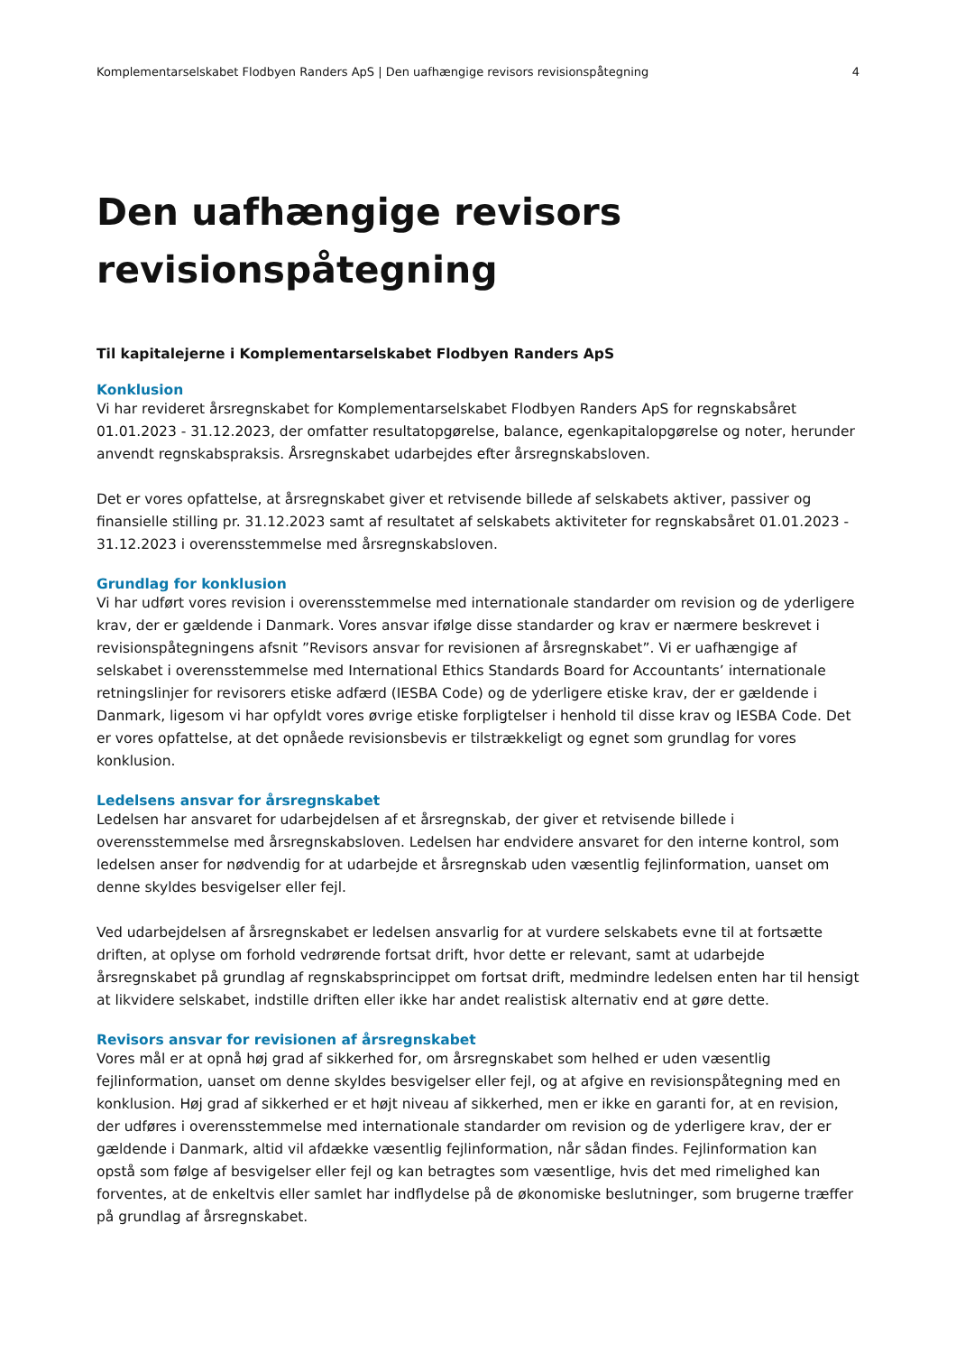Komplementarselskabet Flodbyen Randers ApS | Den uafhængige revisors revisionspåtegning 4
Den uafhængige revisors revisionspåtegning
Til kapitalejerne i Komplementarselskabet Flodbyen Randers ApS
Konklusion
Vi har revideret årsregnskabet for Komplementarselskabet Flodbyen Randers ApS for regnskabsåret 01.01.2023 - 31.12.2023, der omfatter resultatopgørelse, balance, egenkapitalopgørelse og noter, herunder anvendt regnskabspraksis. Årsregnskabet udarbejdes efter årsregnskabsloven.
Det er vores opfattelse, at årsregnskabet giver et retvisende billede af selskabets aktiver, passiver og finansielle stilling pr. 31.12.2023 samt af resultatet af selskabets aktiviteter for regnskabsåret 01.01.2023 - 31.12.2023 i overensstemmelse med årsregnskabsloven.
Grundlag for konklusion
Vi har udført vores revision i overensstemmelse med internationale standarder om revision og de yderligere krav, der er gældende i Danmark. Vores ansvar ifølge disse standarder og krav er nærmere beskrevet i revisionspåtegningens afsnit ”Revisors ansvar for revisionen af årsregnskabet”. Vi er uafhængige af selskabet i overensstemmelse med International Ethics Standards Board for Accountants’ internationale retningslinjer for revisorers etiske adfærd (IESBA Code) og de yderligere etiske krav, der er gældende i Danmark, ligesom vi har opfyldt vores øvrige etiske forpligtelser i henhold til disse krav og IESBA Code. Det er vores opfattelse, at det opnåede revisionsbevis er tilstrækkeligt og egnet som grundlag for vores konklusion.
Ledelsens ansvar for årsregnskabet
Ledelsen har ansvaret for udarbejdelsen af et årsregnskab, der giver et retvisende billede i overensstemmelse med årsregnskabsloven. Ledelsen har endvidere ansvaret for den interne kontrol, som ledelsen anser for nødvendig for at udarbejde et årsregnskab uden væsentlig fejlinformation, uanset om denne skyldes besvigelser eller fejl.
Ved udarbejdelsen af årsregnskabet er ledelsen ansvarlig for at vurdere selskabets evne til at fortsætte driften, at oplyse om forhold vedrørende fortsat drift, hvor dette er relevant, samt at udarbejde årsregnskabet på grundlag af regnskabsprincippet om fortsat drift, medmindre ledelsen enten har til hensigt at likvidere selskabet, indstille driften eller ikke har andet realistisk alternativ end at gøre dette.
Revisors ansvar for revisionen af årsregnskabet
Vores mål er at opnå høj grad af sikkerhed for, om årsregnskabet som helhed er uden væsentlig fejlinformation, uanset om denne skyldes besvigelser eller fejl, og at afgive en revisionspåtegning med en konklusion. Høj grad af sikkerhed er et højt niveau af sikkerhed, men er ikke en garanti for, at en revision, der udføres i overensstemmelse med internationale standarder om revision og de yderligere krav, der er gældende i Danmark, altid vil afdække væsentlig fejlinformation, når sådan findes. Fejlinformation kan opstå som følge af besvigelser eller fejl og kan betragtes som væsentlige, hvis det med rimelighed kan forventes, at de enkeltvis eller samlet har indflydelse på de økonomiske beslutninger, som brugerne træffer på grundlag af årsregnskabet.